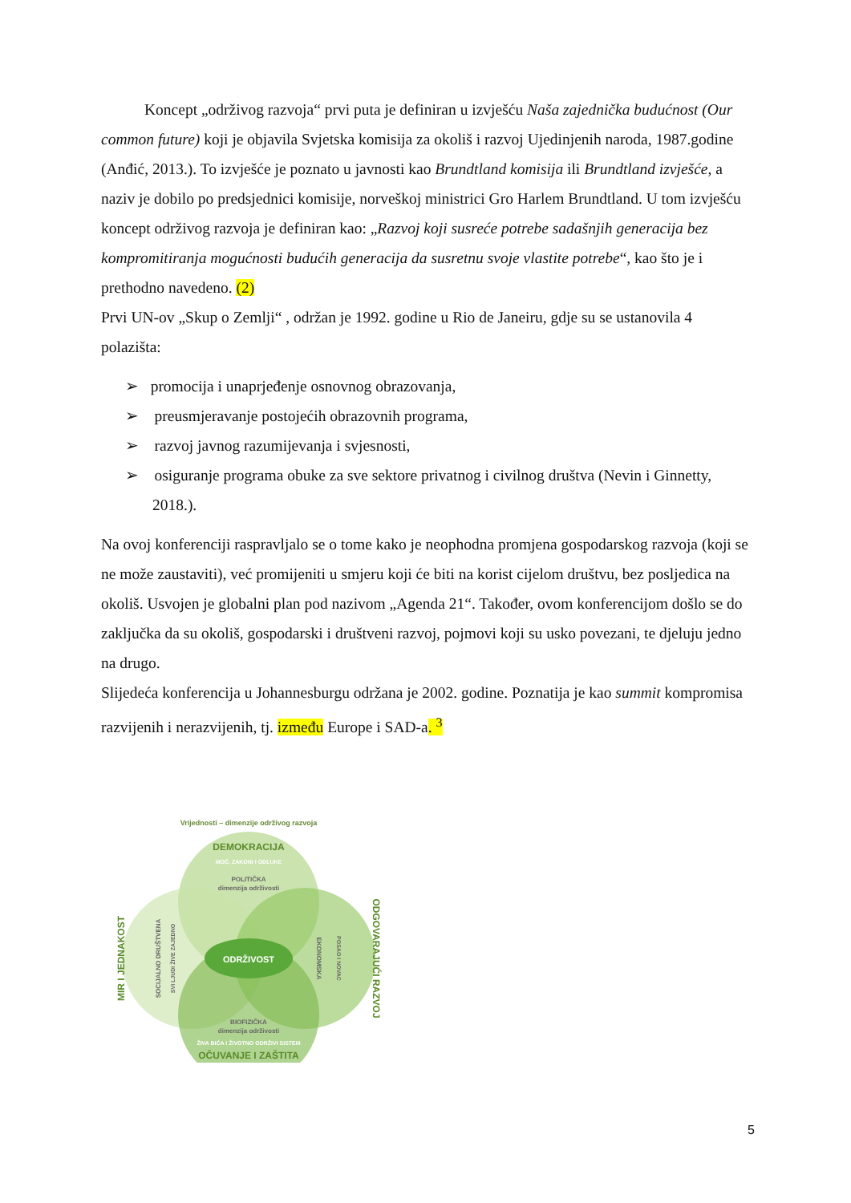Koncept „održivog razvoja“ prvi puta je definiran u izvješću Naša zajednička budućnost (Our common future) koji je objavila Svjetska komisija za okoliš i razvoj Ujedinjenih naroda, 1987.godine (Anđić, 2013.). To izvješće je poznato u javnosti kao Brundtland komisija ili Brundtland izvješće, a naziv je dobilo po predsjednici komisije, norveškoj ministrici Gro Harlem Brundtland. U tom izvješću koncept održivog razvoja je definiran kao: „Razvoj koji susreće potrebe sadašnjih generacija bez kompromitiranja mogućnosti budućih generacija da susretnu svoje vlastite potrebe“, kao što je i prethodno navedeno. (2)
Prvi UN-ov „Skup o Zemlji“ , održan je 1992. godine u Rio de Janeiru, gdje su se ustanovila 4 polazišta:
➢ promocija i unaprjeđenje osnovnog obrazovanja,
➢ preusmjeravanje postojećih obrazovnih programa,
➢ razvoj javnog razumijevanja i svjesnosti,
➢ osiguranje programa obuke za sve sektore privatnog i civilnog društva (Nevin i Ginnetty, 2018.).
Na ovoj konferenciji raspravljalo se o tome kako je neophodna promjena gospodarskog razvoja (koji se ne može zaustaviti), već promijeniti u smjeru koji će biti na korist cijelom društvu, bez posljedica na okoliš. Usvojen je globalni plan pod nazivom „Agenda 21“. Također, ovom konferencijom došlo se do zaključka da su okoliš, gospodarski i društveni razvoj, pojmovi koji su usko povezani, te djeluju jedno na drugo.
Slijedeća konferencija u Johannesburgu održana je 2002. godine. Poznatija je kao summit kompromisa razvijenih i nerazvijenih, tj. između Europe i SAD-a. <sup>3</sup>
Vrijednosti – dimenzije održivog razvoja
ODRŽIVOST
DEMOKRACIJA
MOĆ, ZAKONI I ODLUKE
POLITIČKA
dimenzija održivosti
MIR I JEDNAKOST
SOCIJALNO DRUŠTVENA
SVI LJUDI ŽIVE ZAJEDNO
EKONOMSKA
POSAO I NOVAC
ODGOVARAJUĆI RAZVOJ
BIOFIZIČKA
dimenzija održivosti
ŽIVA BIĆA I ŽIVOTNO ODRŽIVI SISTEM
OČUVANJE I ZAŠTITA
5